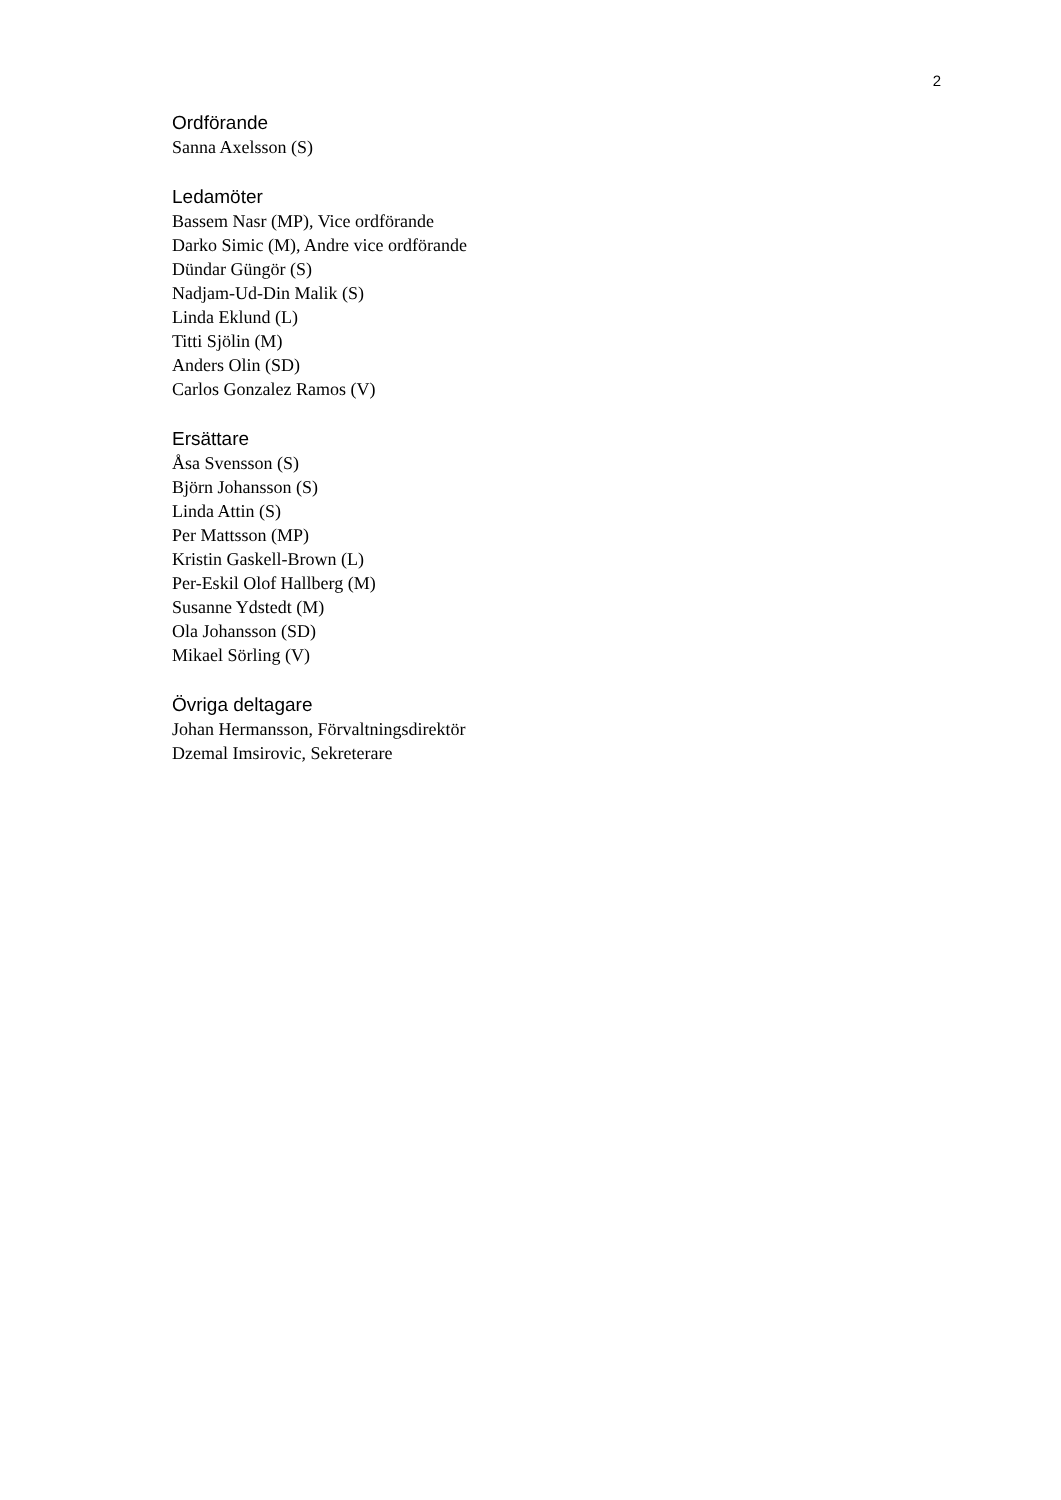2
Ordförande
Sanna Axelsson (S)
Ledamöter
Bassem Nasr (MP), Vice ordförande
Darko Simic (M), Andre vice ordförande
Dündar Güngör (S)
Nadjam-Ud-Din Malik (S)
Linda Eklund (L)
Titti Sjölin (M)
Anders Olin (SD)
Carlos Gonzalez Ramos (V)
Ersättare
Åsa Svensson (S)
Björn Johansson (S)
Linda Attin (S)
Per Mattsson (MP)
Kristin Gaskell-Brown (L)
Per-Eskil Olof Hallberg (M)
Susanne Ydstedt (M)
Ola Johansson (SD)
Mikael Sörling (V)
Övriga deltagare
Johan Hermansson, Förvaltningsdirektör
Dzemal Imsirovic, Sekreterare